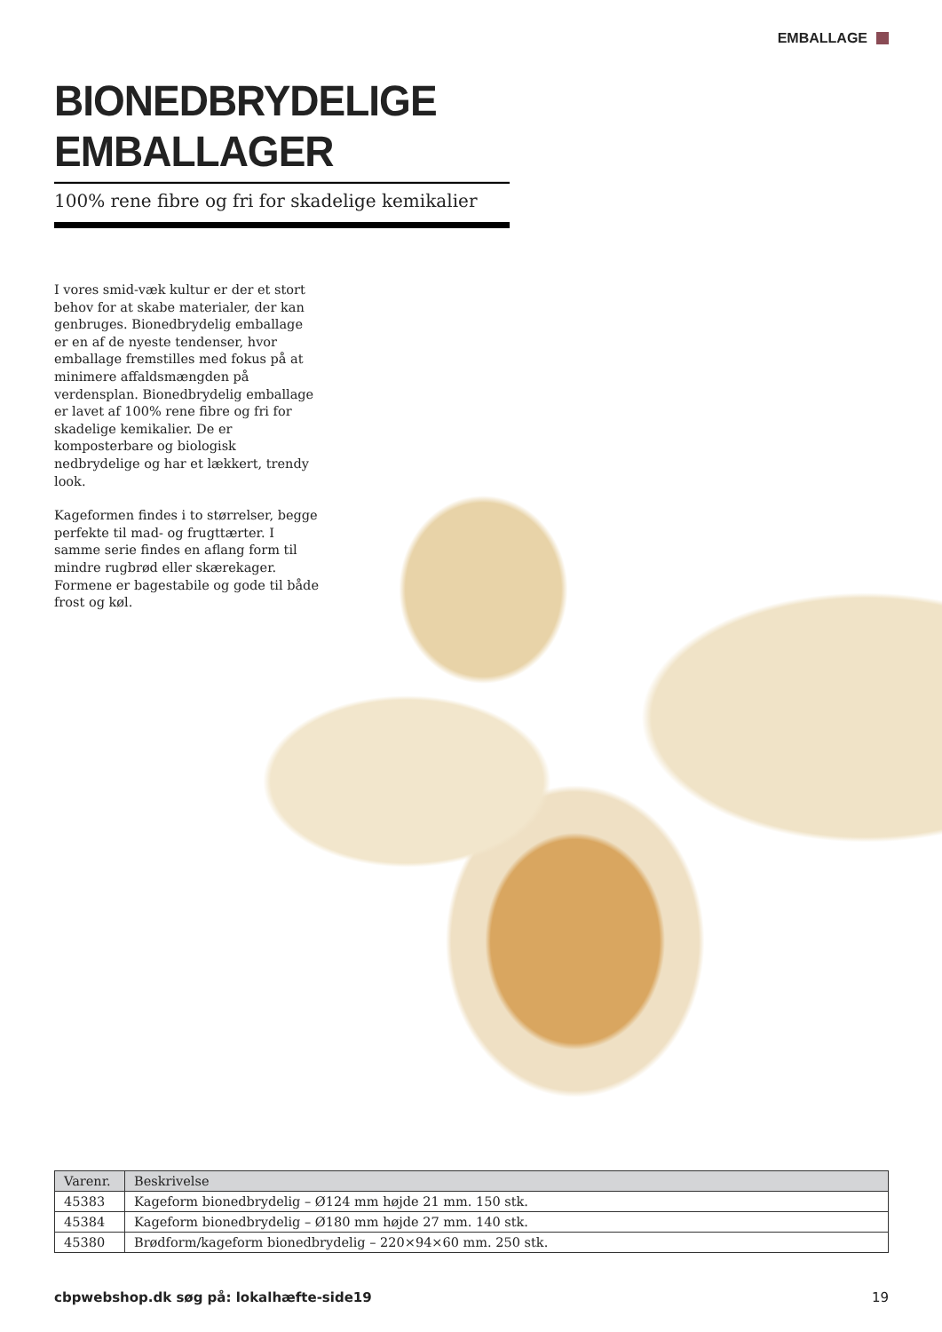EMBALLAGE
BIONEDBRYDELIGE EMBALLAGER
100% rene fibre og fri for skadelige kemikalier
I vores smid-væk kultur er der et stort behov for at skabe materialer, der kan genbruges. Bionedbrydelig emballage er en af de nyeste tendenser, hvor emballage fremstilles med fokus på at minimere affaldsmængden på verdensplan. Bionedbrydelig emballage er lavet af 100% rene fibre og fri for skadelige kemikalier. De er komposterbare og biologisk nedbrydelige og har et lækkert, trendy look.
Kageformen findes i to størrelser, begge perfekte til mad- og frugttærter. I samme serie findes en aflang form til mindre rugbrød eller skærekager. Formene er bagestabile og gode til både frost og køl.
| Varenr. | Beskrivelse |
| --- | --- |
| 45383 | Kageform bionedbrydelig – Ø124 mm højde 21 mm. 150 stk. |
| 45384 | Kageform bionedbrydelig – Ø180 mm højde 27 mm. 140 stk. |
| 45380 | Brødform/kageform bionedbrydelig – 220×94×60 mm. 250 stk. |
cbpwebshop.dk søg på: lokalhæfte-side19 19